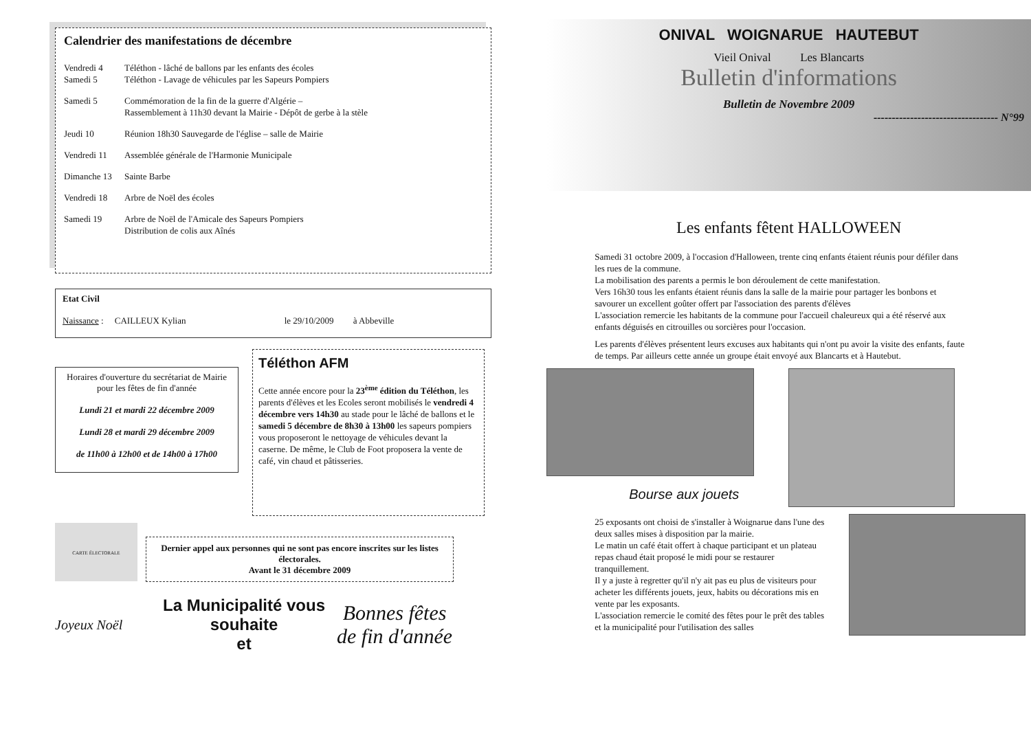Calendrier des manifestations de décembre
Vendredi 4
Samedi 5 Téléthon - lâché de ballons par les enfants des écoles
Téléthon - Lavage de véhicules par les Sapeurs Pompiers
Samedi 5 Commémoration de la fin de la guerre d'Algérie –
Rassemblement à 11h30 devant la Mairie - Dépôt de gerbe à la stèle
Jeudi 10 Réunion 18h30 Sauvegarde de l'église – salle de Mairie
Vendredi 11 Assemblée générale de l'Harmonie Municipale
Dimanche 13 Sainte Barbe
Vendredi 18 Arbre de Noël des écoles
Samedi 19 Arbre de Noël de l'Amicale des Sapeurs Pompiers
Distribution de colis aux Aînés
Etat Civil
Naissance : CAILLEUX Kylian le 29/10/2009 à Abbeville
Horaires d'ouverture du secrétariat de Mairie pour les fêtes de fin d'année
Lundi 21 et mardi 22 décembre 2009
Lundi 28 et mardi 29 décembre 2009
de 11h00 à 12h00 et de 14h00 à 17h00
Téléthon AFM
Cette année encore pour la 23<sup>ème</sup> édition du Téléthon, les parents d'élèves et les Ecoles seront mobilisés le vendredi 4 décembre vers 14h30 au stade pour le lâché de ballons et le samedi 5 décembre de 8h30 à 13h00 les sapeurs pompiers vous proposeront le nettoyage de véhicules devant la caserne. De même, le Club de Foot proposera la vente de café, vin chaud et pâtisseries.
CARTE ÉLECTORALE
Dernier appel aux personnes qui ne sont pas encore inscrites sur les listes électorales.
Avant le 31 décembre 2009
Joyeux Noël
La Municipalité vous souhaite
et
Bonnes fêtes
de fin d'année
ONIVAL WOIGNARUE HAUTEBUT
Vieil Onival Les Blancarts
Bulletin d'informations
Bulletin de Novembre 2009
---------------------------------- N°99
Les enfants fêtent HALLOWEEN
Samedi 31 octobre 2009, à l'occasion d'Halloween, trente cinq enfants étaient réunis pour défiler dans les rues de la commune.
La mobilisation des parents a permis le bon déroulement de cette manifestation.
Vers 16h30 tous les enfants étaient réunis dans la salle de la mairie pour partager les bonbons et savourer un excellent goûter offert par l'association des parents d'élèves
L'association remercie les habitants de la commune pour l'accueil chaleureux qui a été réservé aux enfants déguisés en citrouilles ou sorcières pour l'occasion.
Les parents d'élèves présentent leurs excuses aux habitants qui n'ont pu avoir la visite des enfants, faute de temps. Par ailleurs cette année un groupe était envoyé aux Blancarts et à Hautebut.
Bourse aux jouets
25 exposants ont choisi de s'installer à Woignarue dans l'une des deux salles mises à disposition par la mairie.
Le matin un café était offert à chaque participant et un plateau repas chaud était proposé le midi pour se restaurer tranquillement.
Il y a juste à regretter qu'il n'y ait pas eu plus de visiteurs pour acheter les différents jouets, jeux, habits ou décorations mis en vente par les exposants.
L'association remercie le comité des fêtes pour le prêt des tables et la municipalité pour l'utilisation des salles